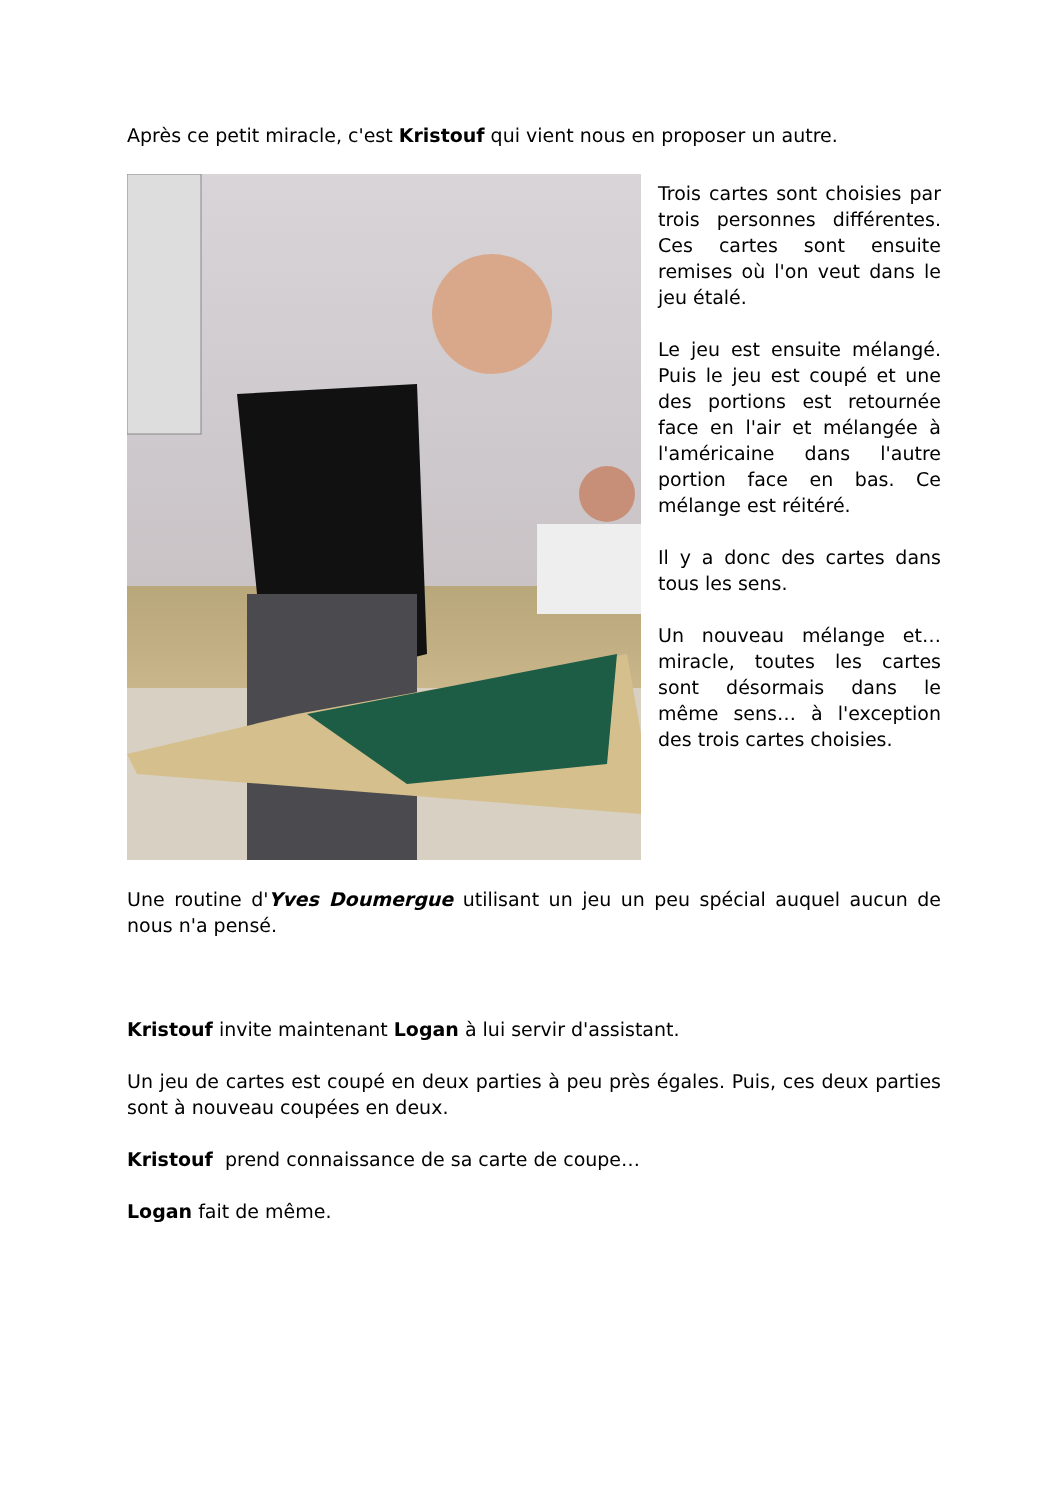Après ce petit miracle, c'est Kristouf qui vient nous en proposer un autre.
Trois cartes sont choisies par trois personnes différentes. Ces cartes sont ensuite remises où l'on veut dans le jeu étalé.
Le jeu est ensuite mélangé. Puis le jeu est coupé et une des portions est retournée face en l'air et mélangée à l'américaine dans l'autre portion face en bas. Ce mélange est réitéré.
Il y a donc des cartes dans tous les sens.
Un nouveau mélange et… miracle, toutes les cartes sont désormais dans le même sens… à l'exception des trois cartes choisies.
Une routine d'Yves Doumergue utilisant un jeu un peu spécial auquel aucun de nous n'a pensé.
Kristouf invite maintenant Logan à lui servir d'assistant.
Un jeu de cartes est coupé en deux parties à peu près égales. Puis, ces deux parties sont à nouveau coupées en deux.
Kristouf prend connaissance de sa carte de coupe…
Logan fait de même.